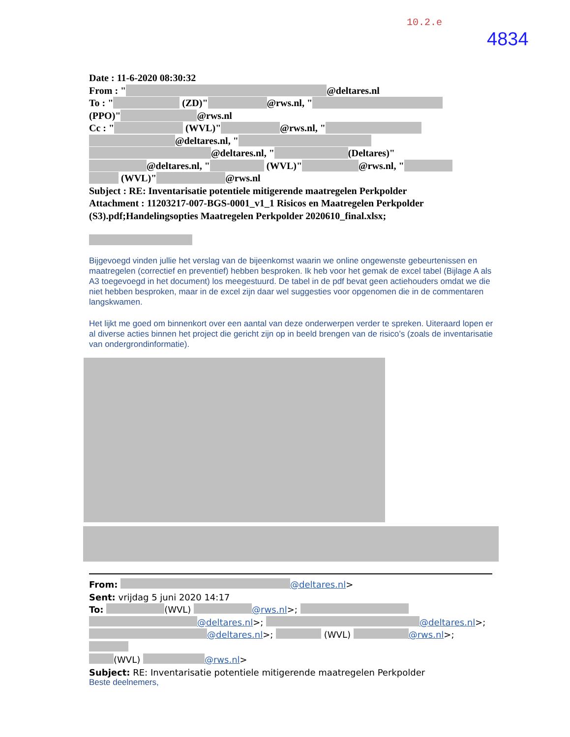10.2.e
4834
Date : 11-6-2020 08:30:32
From : " @deltares.nl
To : " (ZD)" @rws.nl, "
(PPO)" @rws.nl
Cc : " (WVL)" @rws.nl, "
@deltares.nl, "
@deltares.nl, " (Deltares)"
@deltares.nl, " (WVL)" @rws.nl, "
(WVL)" @rws.nl
Subject : RE: Inventarisatie potentiele mitigerende maatregelen Perkpolder
Attachment : 11203217-007-BGS-0001_v1_1 Risicos en Maatregelen Perkpolder (S3).pdf;Handelingsopties Maatregelen Perkpolder 2020610_final.xlsx;
Bijgevoegd vinden jullie het verslag van de bijeenkomst waarin we online ongewenste gebeurtenissen en maatregelen (correctief en preventief) hebben besproken. Ik heb voor het gemak de excel tabel (Bijlage A als A3 toegevoegd in het document) los meegestuurd. De tabel in de pdf bevat geen actiehouders omdat we die niet hebben besproken, maar in de excel zijn daar wel suggesties voor opgenomen die in de commentaren langskwamen.
Het lijkt me goed om binnenkort over een aantal van deze onderwerpen verder te spreken. Uiteraard lopen er al diverse acties binnen het project die gericht zijn op in beeld brengen van de risico’s (zoals de inventarisatie van ondergrondinformatie).
From: @deltares.nl>
Sent: vrijdag 5 juni 2020 14:17
To: (WVL) @rws.nl>;
@deltares.nl>; @deltares.nl>;
@deltares.nl>; (WVL) @rws.nl>;
(WVL) @rws.nl>
Subject: RE: Inventarisatie potentiele mitigerende maatregelen Perkpolder
Beste deelnemers,